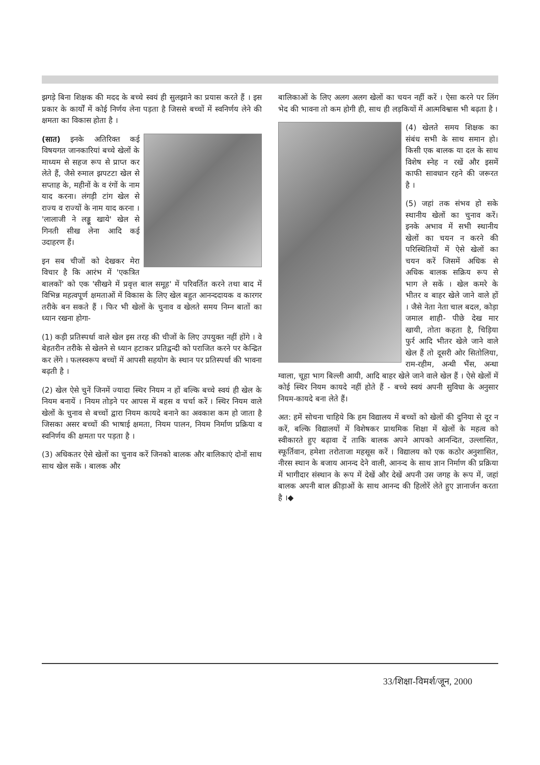झगड़े बिना शिक्षक की मदद के बच्चे स्वयं ही सुलझाने का प्रयास करते हैं । इस प्रकार के कार्यों में कोई निर्णय लेना पड़ता है जिससे बच्चों में स्वनिर्णय लेने की क्षमता का विकास होता है ।
(सात) इनके अतिरिक्त कई विषयगत जानकारियां बच्चे खेलों के माध्यम से सहज रूप से प्राप्त कर लेते हैं, जैसे रुमाल झपटटा खेल से सप्ताह के, महीनों के व रंगों के नाम याद करना। लंगड़ी टांग खेल से राज्य व राज्यों के नाम याद करना । 'लालाजी ने लड्डू खाये' खेल से गिनती सीख लेना आदि कई उदाहरण हैं।
इन सब चीजों को देखकर मेरा विचार है कि आरंभ में 'एकत्रित बालकों' को एक 'सीखने में प्रवृत्त बाल समूह' में परिवर्तित करने तथा बाद में विभिन्न महत्वपूर्ण क्षमताओं में विकास के लिए खेल बहुत आनन्ददायक व कारगर तरीके बन सकते हैं । फिर भी खेलों के चुनाव व खेलते समय निम्न बातों का ध्यान रखना होगा-
(1) कड़ी प्रतिस्पर्धा वाले खेल इस तरह की चीजों के लिए उपयुक्त नहीं होंगे । वे बेहतरीन तरीके से खेलने से ध्यान हटाकर प्रतिद्वन्दी को पराजित करने पर केन्द्रित कर लेंगे । फलस्वरूप बच्चों में आपसी सहयोग के स्थान पर प्रतिस्पर्धा की भावना बढ़ती है ।
(2) खेल ऐसे चुनें जिनमें ज्यादा स्थिर नियम न हों बल्कि बच्चे स्वयं ही खेल के नियम बनायें । नियम तोड़ने पर आपस में बहस व चर्चा करें । स्थिर नियम वाले खेलों के चुनाव से बच्चों द्वारा नियम कायदे बनाने का अवकाश कम हो जाता है जिसका असर बच्चों की भाषाई क्षमता, नियम पालन, नियम निर्माण प्रक्रिया व स्वनिर्णय की क्षमता पर पड़ता है ।
(3) अधिकतर ऐसे खेलों का चुनाव करें जिनको बालक और बालिकाएं दोनों साथ साथ खेल सकें । बालक और
बालिकाओं के लिए अलग अलग खेलों का चयन नहीं करें । ऐसा करने पर लिंग भेद की भावना तो कम होगी ही, साथ ही लड़कियों में आत्मविश्वास भी बढ़ता है ।
(4) खेलते समय शिक्षक का संबंध सभी के साथ समान हो। किसी एक बालक या दल के साथ विशेष स्नेह न रखें और इसमें काफी सावधान रहने की जरूरत है ।
(5) जहां तक संभव हो सके स्थानीय खेलों का चुनाव करें। इनके अभाव में सभी स्थानीय खेलों का चयन न करने की परिस्थितियों में ऐसे खेलों का चयन करें जिसमें अधिक से अधिक बालक सक्रिय रूप से भाग ले सकें । खेल कमरे के भीतर व बाहर खेले जाने वाले हों । जैसे नेता नेता चाल बदल, कोड़ा जमाल शाही- पीछे देख मार खायी, तोता कहता है, चिड़िया फुर्र आदि भीतर खेले जाने वाले खेल हैं तो दूसरी ओर सितोलिया, राम-रहीम, अन्धी भैंस, अन्धा ग्वाला, चूहा भाग बिल्ली आयी, आदि बाहर खेले जाने वाले खेल हैं । ऐसे खेलों में कोई स्थिर नियम कायदे नहीं होते हैं - बच्चे स्वयं अपनी सुविधा के अनुसार नियम-कायदे बना लेते हैं।
अत: हमें सोचना चाहिये कि हम विद्यालय में बच्चों को खेलों की दुनिया से दूर न करें, बल्कि विद्यालयों में विशेषकर प्राथमिक शिक्षा में खेलों के महत्व को स्वीकारते हुए बढ़ावा दें ताकि बालक अपने आपको आनन्दित, उल्लासित, स्फूर्तिवान, हमेशा तरोताजा महसूस करें । विद्यालय को एक कठोर अनुशासित, नीरस स्थान के बजाय आनन्द देने वाली, आनन्द के साथ ज्ञान निर्माण की प्रक्रिया में भागीदार संस्थान के रूप में देखें और देखें अपनी उस जगह के रूप में, जहां बालक अपनी बाल क्रीड़ाओं के साथ आनन्द की हिलोरें लेते हुए ज्ञानार्जन करता है ।◆
33/शिक्षा-विमर्श/जून, 2000